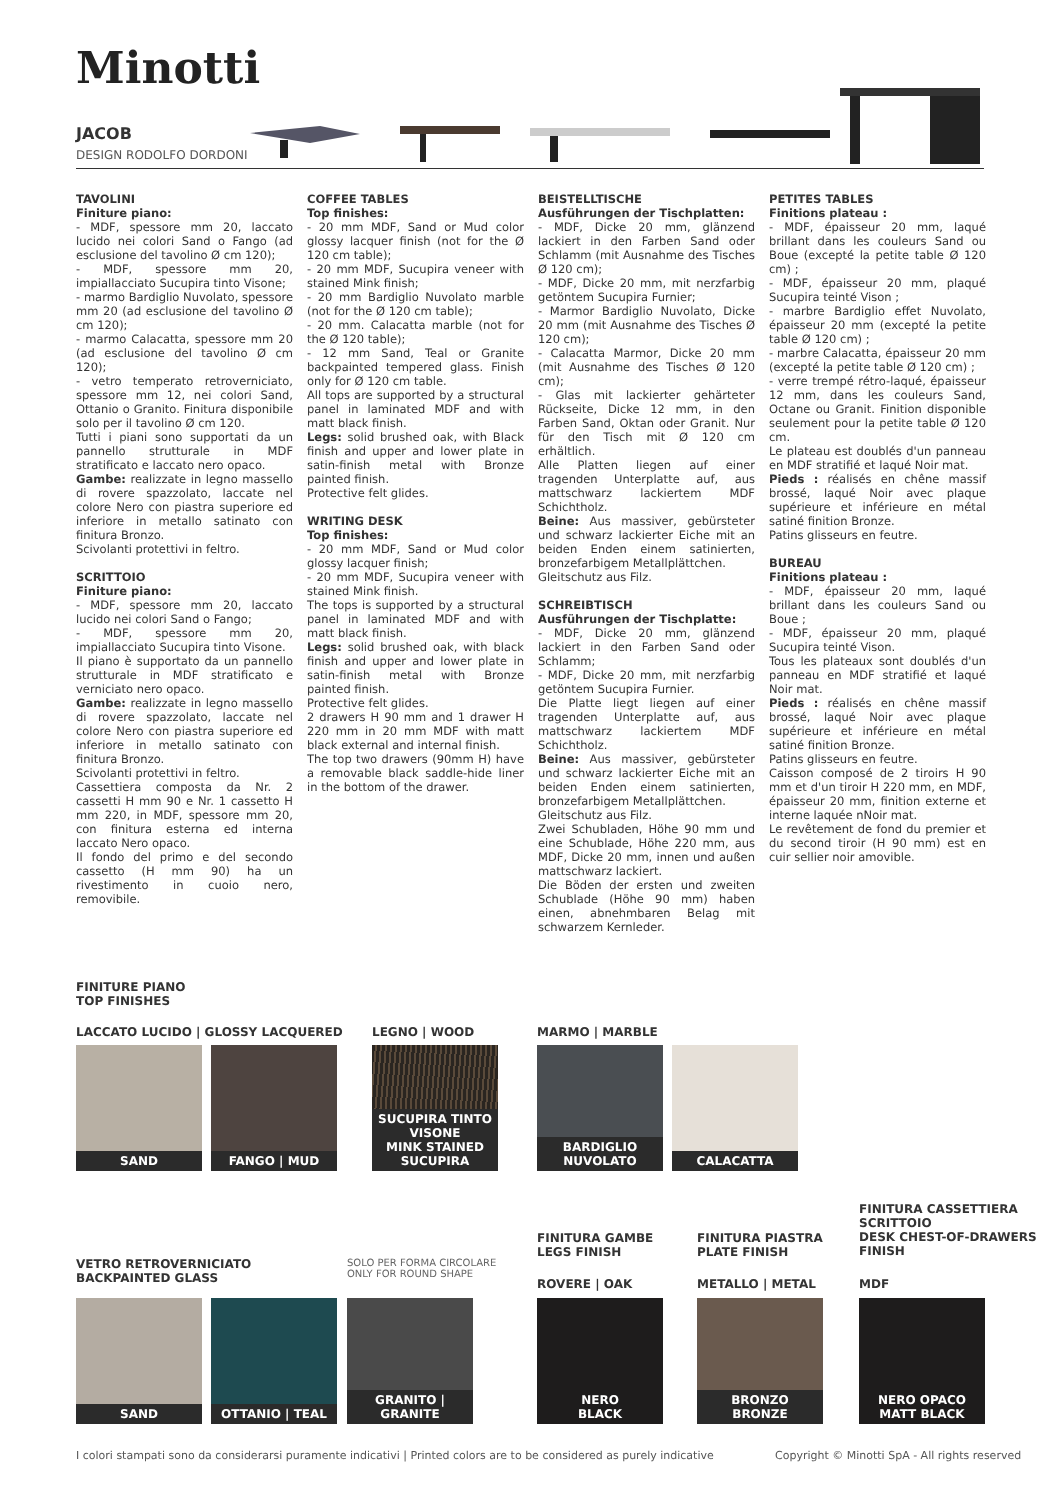Minotti
JACOB
DESIGN RODOLFO DORDONI
TAVOLINI
Finiture piano:
- MDF, spessore mm 20, laccato lucido nei colori Sand o Fango (ad esclusione del tavolino Ø cm 120);
- MDF, spessore mm 20, impiallacciato Sucupira tinto Visone;
- marmo Bardiglio Nuvolato, spessore mm 20 (ad esclusione del tavolino Ø cm 120);
- marmo Calacatta, spessore mm 20 (ad esclusione del tavolino Ø cm 120);
- vetro temperato retroverniciato, spessore mm 12, nei colori Sand, Ottanio o Granito. Finitura disponibile solo per il tavolino Ø cm 120.
Tutti i piani sono supportati da un pannello strutturale in MDF stratificato e laccato nero opaco.
Gambe: realizzate in legno massello di rovere spazzolato, laccate nel colore Nero con piastra superiore ed inferiore in metallo satinato con finitura Bronzo.
Scivolanti protettivi in feltro.
SCRITTOIO
Finiture piano:
- MDF, spessore mm 20, laccato lucido nei colori Sand o Fango;
- MDF, spessore mm 20, impiallacciato Sucupira tinto Visone.
Il piano è supportato da un pannello strutturale in MDF stratificato e verniciato nero opaco.
Gambe: realizzate in legno massello di rovere spazzolato, laccate nel colore Nero con piastra superiore ed inferiore in metallo satinato con finitura Bronzo.
Scivolanti protettivi in feltro.
Cassettiera composta da Nr. 2 cassetti H mm 90 e Nr. 1 cassetto H mm 220, in MDF, spessore mm 20, con finitura esterna ed interna laccato Nero opaco.
Il fondo del primo e del secondo cassetto (H mm 90) ha un rivestimento in cuoio nero, removibile.
COFFEE TABLES
Top finishes:
- 20 mm MDF, Sand or Mud color glossy lacquer finish (not for the Ø 120 cm table);
- 20 mm MDF, Sucupira veneer with stained Mink finish;
- 20 mm Bardiglio Nuvolato marble (not for the Ø 120 cm table);
- 20 mm. Calacatta marble (not for the Ø 120 table);
- 12 mm Sand, Teal or Granite backpainted tempered glass. Finish only for Ø 120 cm table.
All tops are supported by a structural panel in laminated MDF and with matt black finish.
Legs: solid brushed oak, with Black finish and upper and lower plate in satin-finish metal with Bronze painted finish.
Protective felt glides.
WRITING DESK
Top finishes:
- 20 mm MDF, Sand or Mud color glossy lacquer finish;
- 20 mm MDF, Sucupira veneer with stained Mink finish.
The tops is supported by a structural panel in laminated MDF and with matt black finish.
Legs: solid brushed oak, with black finish and upper and lower plate in satin-finish metal with Bronze painted finish.
Protective felt glides.
2 drawers H 90 mm and 1 drawer H 220 mm in 20 mm MDF with matt black external and internal finish.
The top two drawers (90mm H) have a removable black saddle-hide liner in the bottom of the drawer.
BEISTELLTISCHE
Ausführungen der Tischplatten:
- MDF, Dicke 20 mm, glänzend lackiert in den Farben Sand oder Schlamm (mit Ausnahme des Tisches Ø 120 cm);
- MDF, Dicke 20 mm, mit nerzfarbig getöntem Sucupira Furnier;
- Marmor Bardiglio Nuvolato, Dicke 20 mm (mit Ausnahme des Tisches Ø 120 cm);
- Calacatta Marmor, Dicke 20 mm (mit Ausnahme des Tisches Ø 120 cm);
- Glas mit lackierter gehärteter Rückseite, Dicke 12 mm, in den Farben Sand, Oktan oder Granit. Nur für den Tisch mit Ø 120 cm erhältlich.
Alle Platten liegen auf einer tragenden Unterplatte auf, aus mattschwarz lackiertem MDF Schichtholz.
Beine: Aus massiver, gebürsteter und schwarz lackierter Eiche mit an beiden Enden einem satinierten, bronzefarbigem Metallplättchen.
Gleitschutz aus Filz.
SCHREIBTISCH
Ausführungen der Tischplatte:
- MDF, Dicke 20 mm, glänzend lackiert in den Farben Sand oder Schlamm;
- MDF, Dicke 20 mm, mit nerzfarbig getöntem Sucupira Furnier.
Die Platte liegt liegen auf einer tragenden Unterplatte auf, aus mattschwarz lackiertem MDF Schichtholz.
Beine: Aus massiver, gebürsteter und schwarz lackierter Eiche mit an beiden Enden einem satinierten, bronzefarbigem Metallplättchen.
Gleitschutz aus Filz.
Zwei Schubladen, Höhe 90 mm und eine Schublade, Höhe 220 mm, aus MDF, Dicke 20 mm, innen und außen mattschwarz lackiert.
Die Böden der ersten und zweiten Schublade (Höhe 90 mm) haben einen, abnehmbaren Belag mit schwarzem Kernleder.
PETITES TABLES
Finitions plateau :
- MDF, épaisseur 20 mm, laqué brillant dans les couleurs Sand ou Boue (excepté la petite table Ø 120 cm) ;
- MDF, épaisseur 20 mm, plaqué Sucupira teinté Vison ;
- marbre Bardiglio effet Nuvolato, épaisseur 20 mm (excepté la petite table Ø 120 cm) ;
- marbre Calacatta, épaisseur 20 mm (excepté la petite table Ø 120 cm) ;
- verre trempé rétro-laqué, épaisseur 12 mm, dans les couleurs Sand, Octane ou Granit. Finition disponible seulement pour la petite table Ø 120 cm.
Le plateau est doublés d'un panneau en MDF stratifié et laqué Noir mat.
Pieds : réalisés en chêne massif brossé, laqué Noir avec plaque supérieure et inférieure en métal satiné finition Bronze.
Patins glisseurs en feutre.
BUREAU
Finitions plateau :
- MDF, épaisseur 20 mm, laqué brillant dans les couleurs Sand ou Boue ;
- MDF, épaisseur 20 mm, plaqué Sucupira teinté Vison.
Tous les plateaux sont doublés d'un panneau en MDF stratifié et laqué Noir mat.
Pieds : réalisés en chêne massif brossé, laqué Noir avec plaque supérieure et inférieure en métal satiné finition Bronze.
Patins glisseurs en feutre.
Caisson composé de 2 tiroirs H 90 mm et d'un tiroir H 220 mm, en MDF, épaisseur 20 mm, finition externe et interne laquée nNoir mat.
Le revêtement de fond du premier et du second tiroir (H 90 mm) est en cuir sellier noir amovible.
FINITURE PIANO
TOP FINISHES
LACCATO LUCIDO | GLOSSY LACQUERED
LEGNO | WOOD MARMO | MARBLE
SAND FANGO | MUD
SUCUPIRA TINTO VISONE
MINK STAINED SUCUPIRA
BARDIGLIO NUVOLATO
CALACATTA
VETRO RETROVERNICIATO
BACKPAINTED GLASS
SOLO PER FORMA CIRCOLARE
ONLY FOR ROUND SHAPE
FINITURA GAMBE
LEGS FINISH
ROVERE | OAK
FINITURA PIASTRA
PLATE FINISH
METALLO | METAL
FINITURA CASSETTIERA
SCRITTOIO
DESK CHEST-OF-DRAWERS
FINISH
MDF
SAND
OTTANIO | TEAL
GRANITO | GRANITE
NERO
BLACK
BRONZO
BRONZE
NERO OPACO
MATT BLACK
I colori stampati sono da considerarsi puramente indicativi | Printed colors are to be considered as purely indicative
Copyright © Minotti SpA - All rights reserved